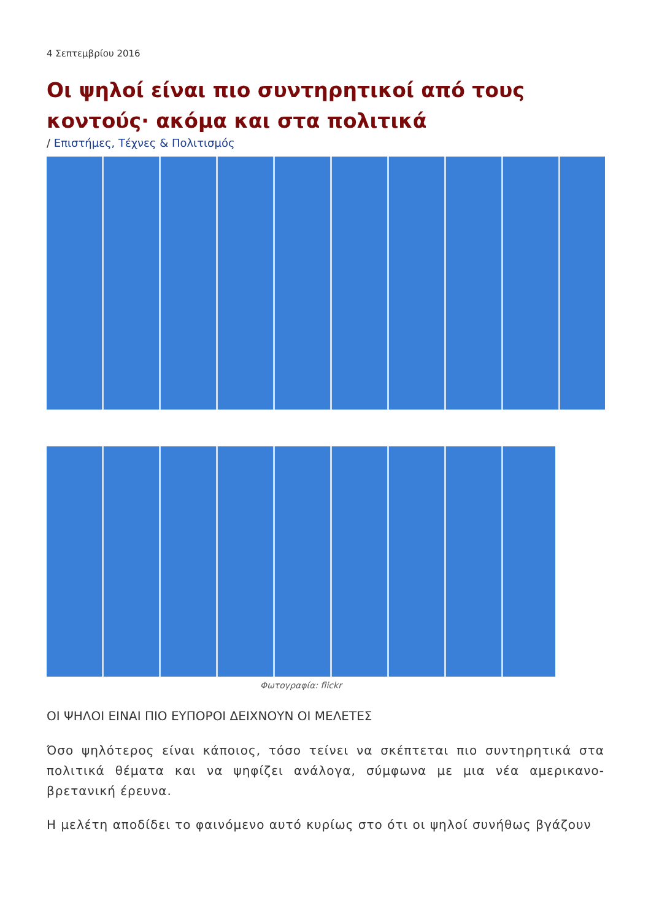4 Σεπτεμβρίου 2016
Οι ψηλοί είναι πιο συντηρητικοί από τους κοντούς· ακόμα και στα πολιτικά
/ Επιστήμες, Τέχνες & Πολιτισμός
Φωτογραφία: flickr
ΟΙ ΨΗΛΟΙ ΕΙΝΑΙ ΠΙΟ ΕΥΠΟΡΟΙ ΔΕΙΧΝΟΥΝ ΟΙ ΜΕΛΕΤΕΣ
Όσο ψηλότερος είναι κάποιος, τόσο τείνει να σκέπτεται πιο συντηρητικά στα πολιτικά θέματα και να ψηφίζει ανάλογα, σύμφωνα με μια νέα αμερικανο-βρετανική έρευνα.
Η μελέτη αποδίδει το φαινόμενο αυτό κυρίως στο ότι οι ψηλοί συνήθως βγάζουν